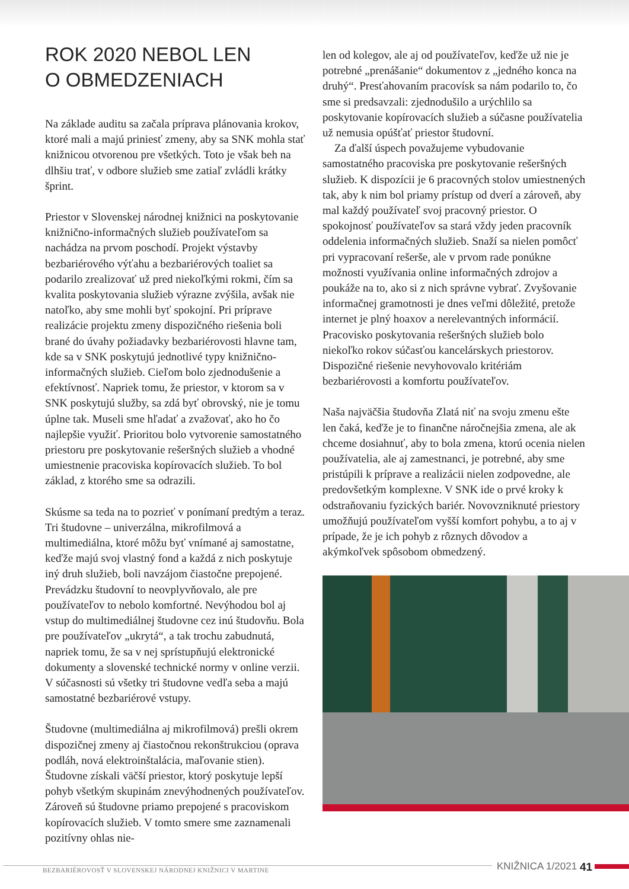ROK 2020 NEBOL LEN
O OBMEDZENIACH
Na základe auditu sa začala príprava plánovania krokov, ktoré mali a majú priniesť zmeny, aby sa SNK mohla stať knižnicou otvorenou pre všetkých. Toto je však beh na dlhšiu trať, v odbore služieb sme zatiaľ zvládli krátky šprint.
Priestor v Slovenskej národnej knižnici na poskytovanie knižnično-informačných služieb používateľom sa nachádza na prvom poschodí. Projekt výstavby bezbariérového výťahu a bezbariérových toaliet sa podarilo zrealizovať už pred niekoľkými rokmi, čím sa kvalita poskytovania služieb výrazne zvýšila, avšak nie natoľko, aby sme mohli byť spokojní. Pri príprave realizácie projektu zmeny dispozičného riešenia boli brané do úvahy požiadavky bezbariérovosti hlavne tam, kde sa v SNK poskytujú jednotlivé typy knižnično-informačných služieb. Cieľom bolo zjednodušenie a efektívnosť. Napriek tomu, že priestor, v ktorom sa v SNK poskytujú služby, sa zdá byť obrovský, nie je tomu úplne tak. Museli sme hľadať a zvažovať, ako ho čo najlepšie využiť. Prioritou bolo vytvorenie samostatného priestoru pre poskytovanie rešeršných služieb a vhodné umiestnenie pracoviska kopírovacích služieb. To bol základ, z ktorého sme sa odrazili.
Skúsme sa teda na to pozrieť v ponímaní predtým a teraz. Tri študovne – univerzálna, mikrofilmová a multimediálna, ktoré môžu byť vnímané aj samostatne, keďže majú svoj vlastný fond a každá z nich poskytuje iný druh služieb, boli navzájom čiastočne prepojené. Prevádzku študovní to neovplyvňovalo, ale pre používateľov to nebolo komfortné. Nevýhodou bol aj vstup do multimediálnej študovne cez inú študovňu. Bola pre používateľov „ukrytá“, a tak trochu zabudnutá, napriek tomu, že sa v nej sprístupňujú elektronické dokumenty a slovenské technické normy v online verzii. V súčasnosti sú všetky tri študovne vedľa seba a majú samostatné bezbariérové vstupy.
Študovne (multimediálna aj mikrofilmová) prešli okrem dispozičnej zmeny aj čiastočnou rekonštrukciou (oprava podláh, nová elektroinštalácia, maľovanie stien). Študovne získali väčší priestor, ktorý poskytuje lepší pohyb všetkým skupinám znevýhodnených používateľov. Zároveň sú študovne priamo prepojené s pracoviskom kopírovacích služieb. V tomto smere sme zaznamenali pozitívny ohlas nie-
len od kolegov, ale aj od používateľov, keďže už nie je potrebné „prenášanie“ dokumentov z „jedného konca na druhý“. Presťahovaním pracovísk sa nám podarilo to, čo sme si predsavzali: zjednodušilo a urýchlilo sa poskytovanie kopírovacích služieb a súčasne používatelia už nemusia opúšťať priestor študovní.
Za ďalší úspech považujeme vybudovanie samostatného pracoviska pre poskytovanie rešeršných služieb. K dispozícii je 6 pracovných stolov umiestnených tak, aby k nim bol priamy prístup od dverí a zároveň, aby mal každý používateľ svoj pracovný priestor. O spokojnosť používateľov sa stará vždy jeden pracovník oddelenia informačných služieb. Snaží sa nielen pomôcť pri vypracovaní rešerše, ale v prvom rade ponúkne možnosti využívania online informačných zdrojov a poukáže na to, ako si z nich správne vybrať. Zvyšovanie informačnej gramotnosti je dnes veľmi dôležité, pretože internet je plný hoaxov a nerelevantných informácií. Pracovisko poskytovania rešeršných služieb bolo niekoľko rokov súčasťou kancelárskych priestorov. Dispozičné riešenie nevyhovovalo kritériám bezbariérovosti a komfortu používateľov.
Naša najväčšia študovňa Zlatá niť na svoju zmenu ešte len čaká, keďže je to finančne náročnejšia zmena, ale ak chceme dosiahnuť, aby to bola zmena, ktorú ocenia nielen používatelia, ale aj zamestnanci, je potrebné, aby sme pristúpili k príprave a realizácii nielen zodpovedne, ale predovšetkým komplexne. V SNK ide o prvé kroky k odstraňovaniu fyzických bariér. Novovzniknuté priestory umožňujú používateľom vyšší komfort pohybu, a to aj v prípade, že je ich pohyb z rôznych dôvodov a akýmkoľvek spôsobom obmedzený.
BEZBARIÉROVOSŤ V SLOVENSKEJ NÁRODNEJ KNIŽNICI V MARTINE
KNIŽNICA 1/2021 41